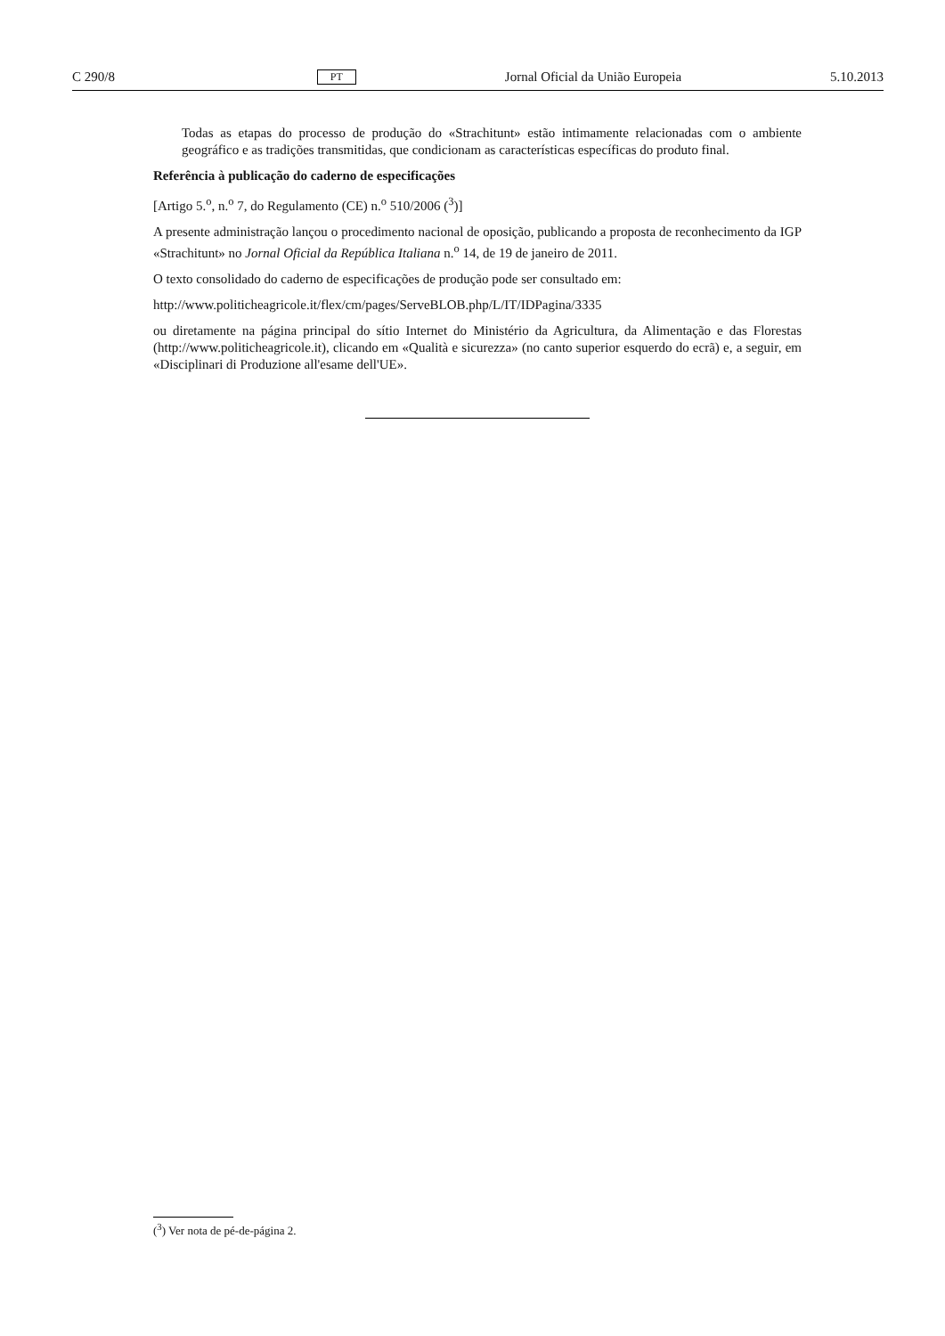C 290/8 PT Jornal Oficial da União Europeia 5.10.2013
Todas as etapas do processo de produção do «Strachitunt» estão intimamente relacionadas com o ambiente geográfico e as tradições transmitidas, que condicionam as características específicas do produto final.
Referência à publicação do caderno de especificações
[Artigo 5.<sup>o</sup>, n.<sup>o</sup> 7, do Regulamento (CE) n.<sup>o</sup> 510/2006 (<sup>3</sup>)]
A presente administração lançou o procedimento nacional de oposição, publicando a proposta de reconhecimento da IGP «Strachitunt» no Jornal Oficial da República Italiana n.<sup>o</sup> 14, de 19 de janeiro de 2011.
O texto consolidado do caderno de especificações de produção pode ser consultado em:
http://www.politicheagricole.it/flex/cm/pages/ServeBLOB.php/L/IT/IDPagina/3335
ou diretamente na página principal do sítio Internet do Ministério da Agricultura, da Alimentação e das Florestas (http://www.politicheagricole.it), clicando em «Qualità e sicurezza» (no canto superior esquerdo do ecrã) e, a seguir, em «Disciplinari di Produzione all'esame dell'UE».
(<sup>3</sup>) Ver nota de pé-de-página 2.